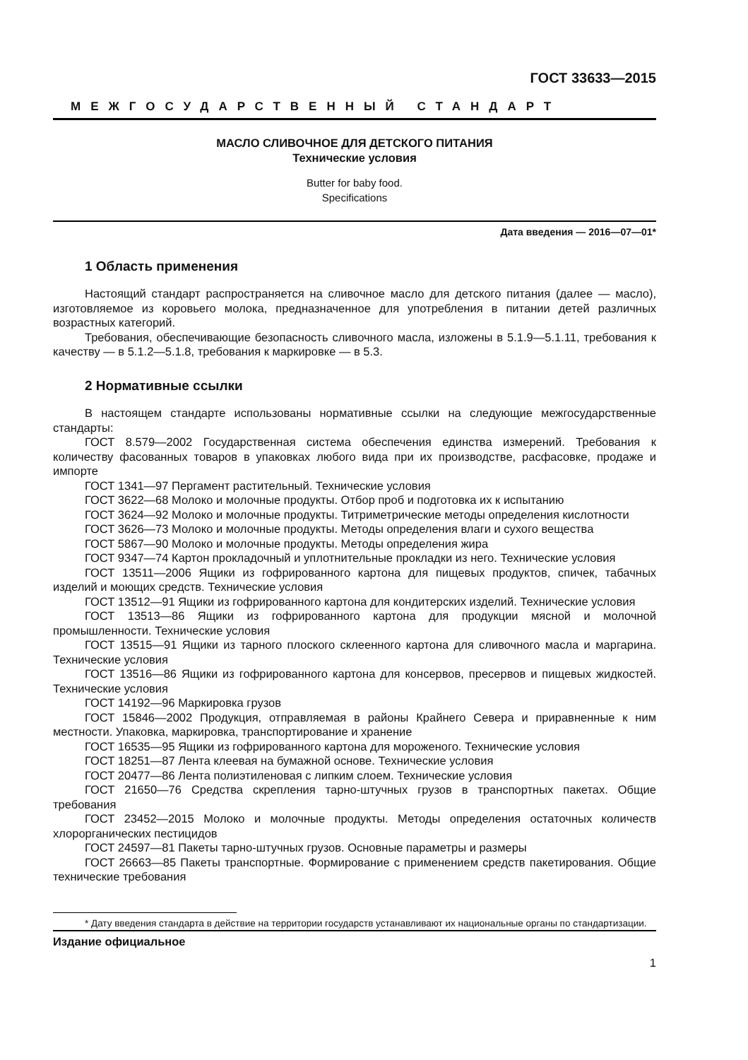ГОСТ 33633—2015
МЕЖГОСУДАРСТВЕННЫЙ СТАНДАРТ
МАСЛО СЛИВОЧНОЕ ДЛЯ ДЕТСКОГО ПИТАНИЯ
Технические условия
Butter for baby food.
Specifications
Дата введения — 2016—07—01*
1 Область применения
Настоящий стандарт распространяется на сливочное масло для детского питания (далее — масло), изготовляемое из коровьего молока, предназначенное для употребления в питании детей различных возрастных категорий.
Требования, обеспечивающие безопасность сливочного масла, изложены в 5.1.9—5.1.11, требования к качеству — в 5.1.2—5.1.8, требования к маркировке — в 5.3.
2 Нормативные ссылки
В настоящем стандарте использованы нормативные ссылки на следующие межгосударственные стандарты:
ГОСТ 8.579—2002 Государственная система обеспечения единства измерений. Требования к количеству фасованных товаров в упаковках любого вида при их производстве, расфасовке, продаже и импорте
ГОСТ 1341—97 Пергамент растительный. Технические условия
ГОСТ 3622—68 Молоко и молочные продукты. Отбор проб и подготовка их к испытанию
ГОСТ 3624—92 Молоко и молочные продукты. Титриметрические методы определения кислотности
ГОСТ 3626—73 Молоко и молочные продукты. Методы определения влаги и сухого вещества
ГОСТ 5867—90 Молоко и молочные продукты. Методы определения жира
ГОСТ 9347—74 Картон прокладочный и уплотнительные прокладки из него. Технические условия
ГОСТ 13511—2006 Ящики из гофрированного картона для пищевых продуктов, спичек, табачных изделий и моющих средств. Технические условия
ГОСТ 13512—91 Ящики из гофрированного картона для кондитерских изделий. Технические условия
ГОСТ 13513—86 Ящики из гофрированного картона для продукции мясной и молочной промышленности. Технические условия
ГОСТ 13515—91 Ящики из тарного плоского склеенного картона для сливочного масла и маргарина. Технические условия
ГОСТ 13516—86 Ящики из гофрированного картона для консервов, пресервов и пищевых жидкостей. Технические условия
ГОСТ 14192—96 Маркировка грузов
ГОСТ 15846—2002 Продукция, отправляемая в районы Крайнего Севера и приравненные к ним местности. Упаковка, маркировка, транспортирование и хранение
ГОСТ 16535—95 Ящики из гофрированного картона для мороженого. Технические условия
ГОСТ 18251—87 Лента клеевая на бумажной основе. Технические условия
ГОСТ 20477—86 Лента полиэтиленовая с липким слоем. Технические условия
ГОСТ 21650—76 Средства скрепления тарно-штучных грузов в транспортных пакетах. Общие требования
ГОСТ 23452—2015 Молоко и молочные продукты. Методы определения остаточных количеств хлорорганических пестицидов
ГОСТ 24597—81 Пакеты тарно-штучных грузов. Основные параметры и размеры
ГОСТ 26663—85 Пакеты транспортные. Формирование с применением средств пакетирования. Общие технические требования
* Дату введения стандарта в действие на территории государств устанавливают их национальные органы по стандартизации.
Издание официальное
1